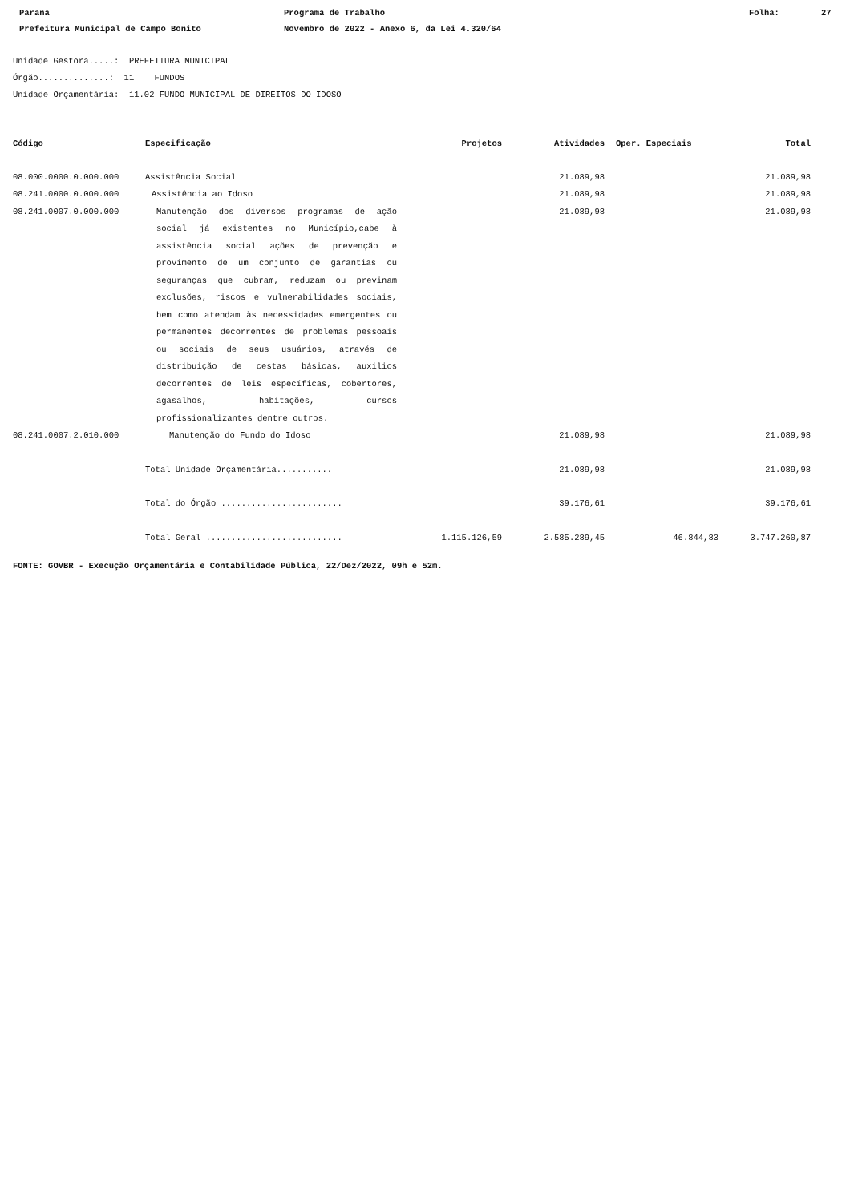Parana Programa de Trabalho Folha: 27
Prefeitura Municipal de Campo Bonito Novembro de 2022 - Anexo 6, da Lei 4.320/64
Unidade Gestora.....: PREFEITURA MUNICIPAL
Órgão..............: 11 FUNDOS
Unidade Orçamentária: 11.02 FUNDO MUNICIPAL DE DIREITOS DO IDOSO
| Código | Especificação | Projetos | Atividades | Oper. Especiais | Total |
| --- | --- | --- | --- | --- | --- |
| 08.000.0000.0.000.000 | Assistência Social | | 21.089,98 | | 21.089,98 |
| 08.241.0000.0.000.000 | Assistência ao Idoso | | 21.089,98 | | 21.089,98 |
| 08.241.0007.0.000.000 | Manutenção dos diversos programas de ação social já existentes no Município,cabe à assistência social ações de prevenção e provimento de um conjunto de garantias ou seguranças que cubram, reduzam ou previnam exclusões, riscos e vulnerabilidades sociais, bem como atendam às necessidades emergentes ou permanentes decorrentes de problemas pessoais ou sociais de seus usuários, através de distribuição de cestas básicas, auxilios decorrentes de leis específicas, cobertores, agasalhos, habitações, cursos profissionalizantes dentre outros. | | 21.089,98 | | 21.089,98 |
| 08.241.0007.2.010.000 | Manutenção do Fundo do Idoso | | 21.089,98 | | 21.089,98 |
| | Total Unidade Orçamentária........... | | 21.089,98 | | 21.089,98 |
| | Total do Órgão ........................ | | 39.176,61 | | 39.176,61 |
| | Total Geral ........................... | 1.115.126,59 | 2.585.289,45 | 46.844,83 | 3.747.260,87 |
FONTE: GOVBR - Execução Orçamentária e Contabilidade Pública, 22/Dez/2022, 09h e 52m.